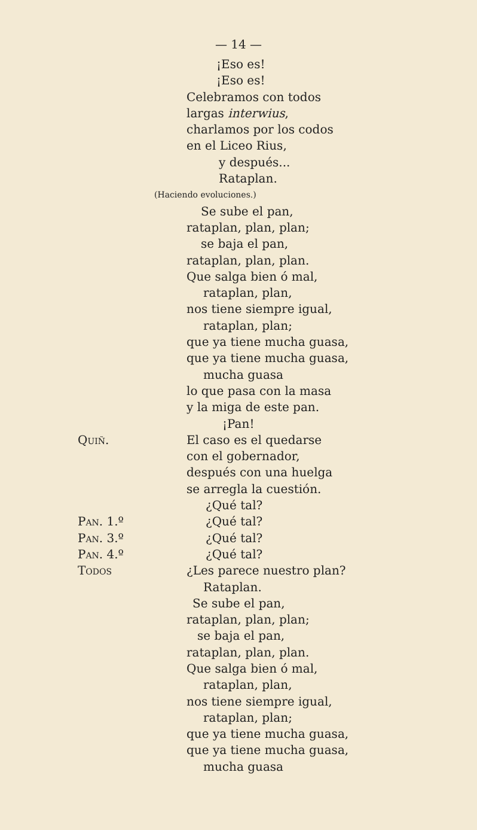— 14 —
¡Eso es!
¡Eso es!
Celebramos con todos
largas interwius,
charlamos por los codos
en el Liceo Rius,
y después...
Rataplan.
(Haciendo evoluciones.)
Se sube el pan,
rataplan, plan, plan;
se baja el pan,
rataplan, plan, plan.
Que salga bien ó mal,
rataplan, plan,
nos tiene siempre igual,
rataplan, plan;
que ya tiene mucha guasa,
que ya tiene mucha guasa,
mucha guasa
lo que pasa con la masa
y la miga de este pan.
¡Pan!
Quiñ. El caso es el quedarse
con el gobernador,
después con una huelga
se arregla la cuestión.
¿Qué tal?
Pan. 1.º ¿Qué tal?
Pan. 3.º ¿Qué tal?
Pan. 4.º ¿Qué tal?
Todos ¿Les parece nuestro plan?
Rataplan.
Se sube el pan,
rataplan, plan, plan;
se baja el pan,
rataplan, plan, plan.
Que salga bien ó mal,
rataplan, plan,
nos tiene siempre igual,
rataplan, plan;
que ya tiene mucha guasa,
que ya tiene mucha guasa,
mucha guasa